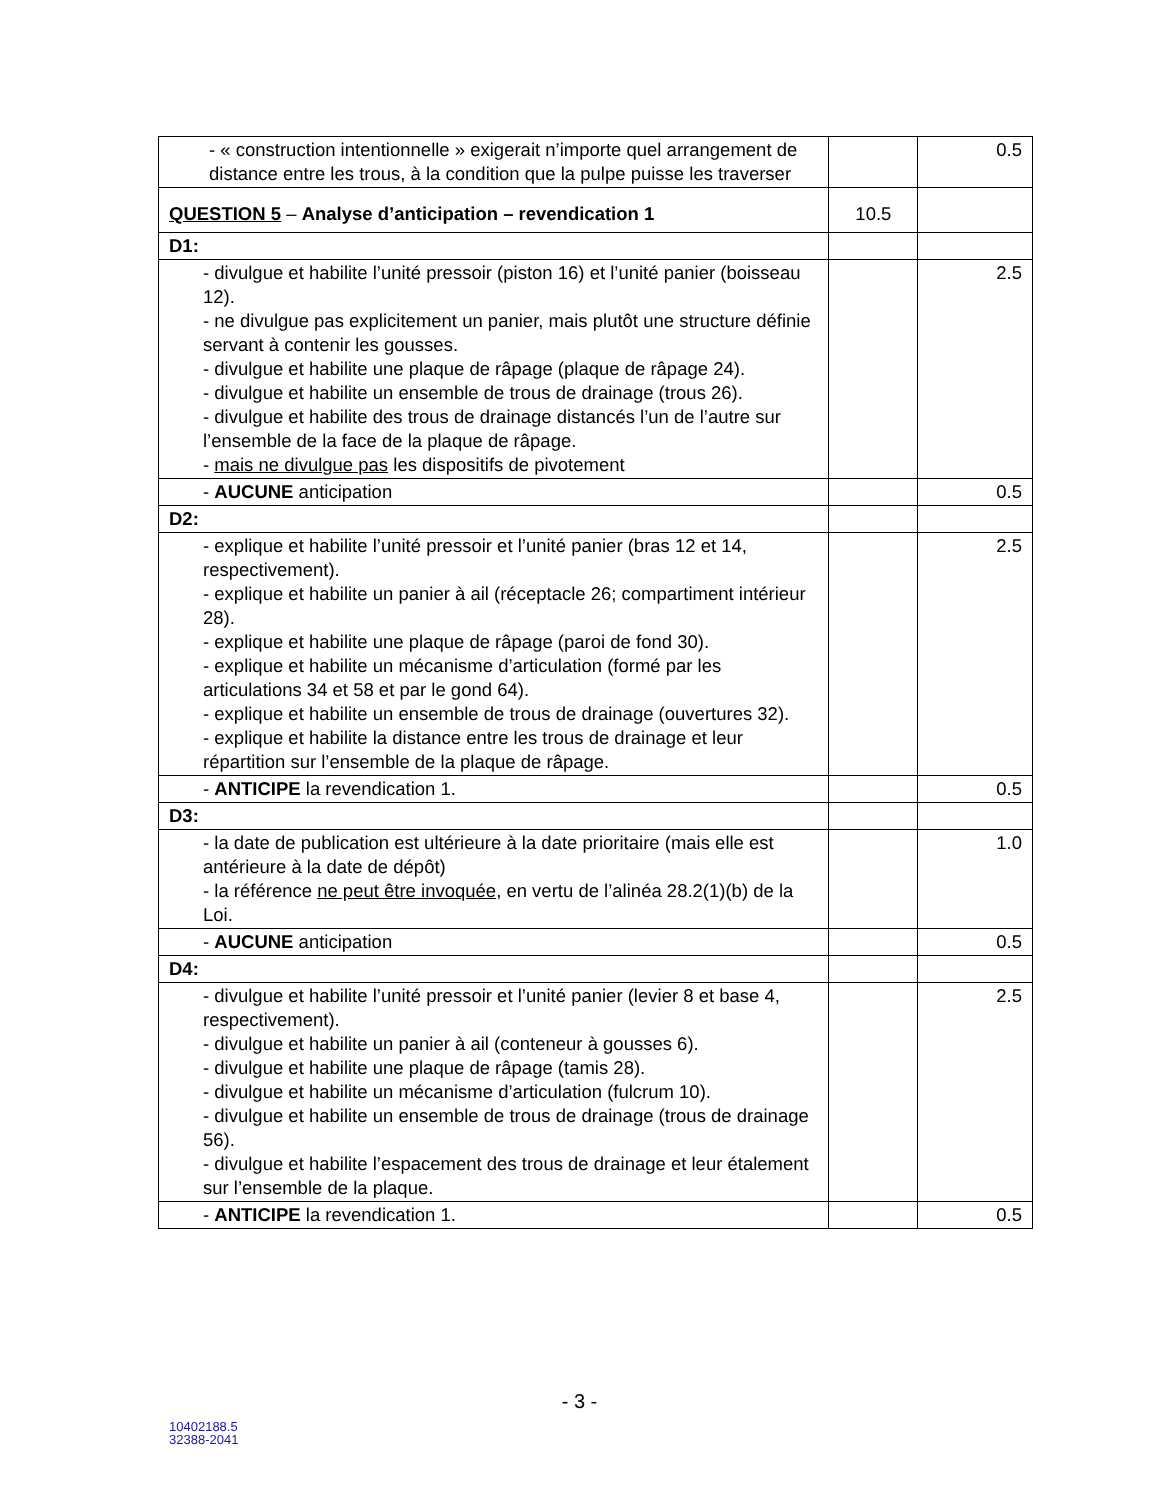| - « construction intentionnelle » exigerait n’importe quel arrangement de distance entre les trous, à la condition que la pulpe puisse les traverser | | 0.5 |
| QUESTION 5 – Analyse d’anticipation – revendication 1 | 10.5 | |
| D1: | | |
| - divulgue et habilite l’unité pressoir (piston 16) et l’unité panier (boisseau 12). - ne divulgue pas explicitement un panier, mais plutôt une structure définie servant à contenir les gousses. - divulgue et habilite une plaque de râpage (plaque de râpage 24). - divulgue et habilite un ensemble de trous de drainage (trous 26). - divulgue et habilite des trous de drainage distancés l’un de l’autre sur l’ensemble de la face de la plaque de râpage. - mais ne divulgue pas les dispositifs de pivotement | | 2.5 |
| - AUCUNE anticipation | | 0.5 |
| D2: | | |
| - explique et habilite l’unité pressoir et l’unité panier (bras 12 et 14, respectivement). - explique et habilite un panier à ail (réceptacle 26; compartiment intérieur 28). - explique et habilite une plaque de râpage (paroi de fond 30). - explique et habilite un mécanisme d’articulation (formé par les articulations 34 et 58 et par le gond 64). - explique et habilite un ensemble de trous de drainage (ouvertures 32). - explique et habilite la distance entre les trous de drainage et leur répartition sur l’ensemble de la plaque de râpage. | | 2.5 |
| - ANTICIPE la revendication 1. | | 0.5 |
| D3: | | |
| - la date de publication est ultérieure à la date prioritaire (mais elle est antérieure à la date de dépôt) - la référence ne peut être invoquée , en vertu de l’alinéa 28.2(1)(b) de la Loi. | | 1.0 |
| - AUCUNE anticipation | | 0.5 |
| D4: | | |
| - divulgue et habilite l’unité pressoir et l’unité panier (levier 8 et base 4, respectivement). - divulgue et habilite un panier à ail (conteneur à gousses 6). - divulgue et habilite une plaque de râpage (tamis 28). - divulgue et habilite un mécanisme d’articulation (fulcrum 10). - divulgue et habilite un ensemble de trous de drainage (trous de drainage 56). - divulgue et habilite l’espacement des trous de drainage et leur étalement sur l’ensemble de la plaque. | | 2.5 |
| - ANTICIPE la revendication 1. | | 0.5 |
- 3 -
10402188.5
32388-2041